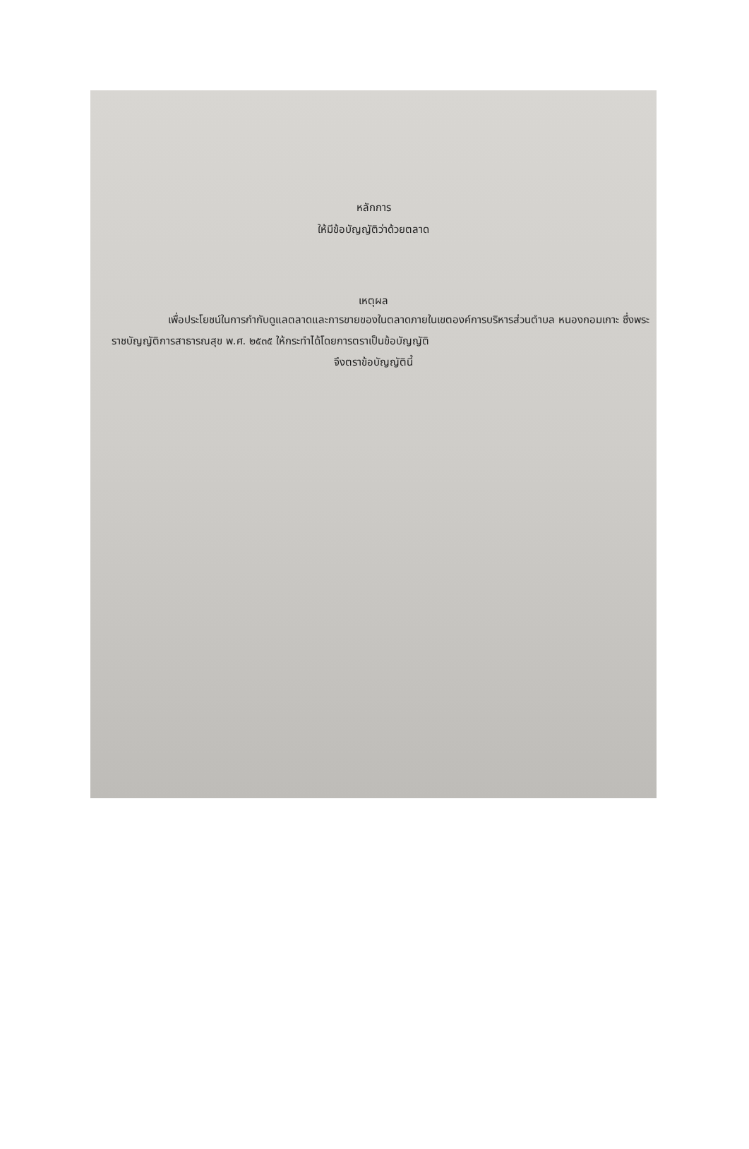หลักการ
ให้มีข้อบัญญัติว่าด้วยตลาด
เหตุผล
เพื่อประโยชน์ในการกำกับดูแลตลาดและการขายของในตลาดภายในเขตองค์การบริหารส่วนตำบล หนองกอมเกาะ ซึ่งพระราชบัญญัติการสาธารณสุข พ.ศ. ๒๕๓๕ ให้กระทำได้โดยการตราเป็นข้อบัญญัติ
จึงตราข้อบัญญัตินี้